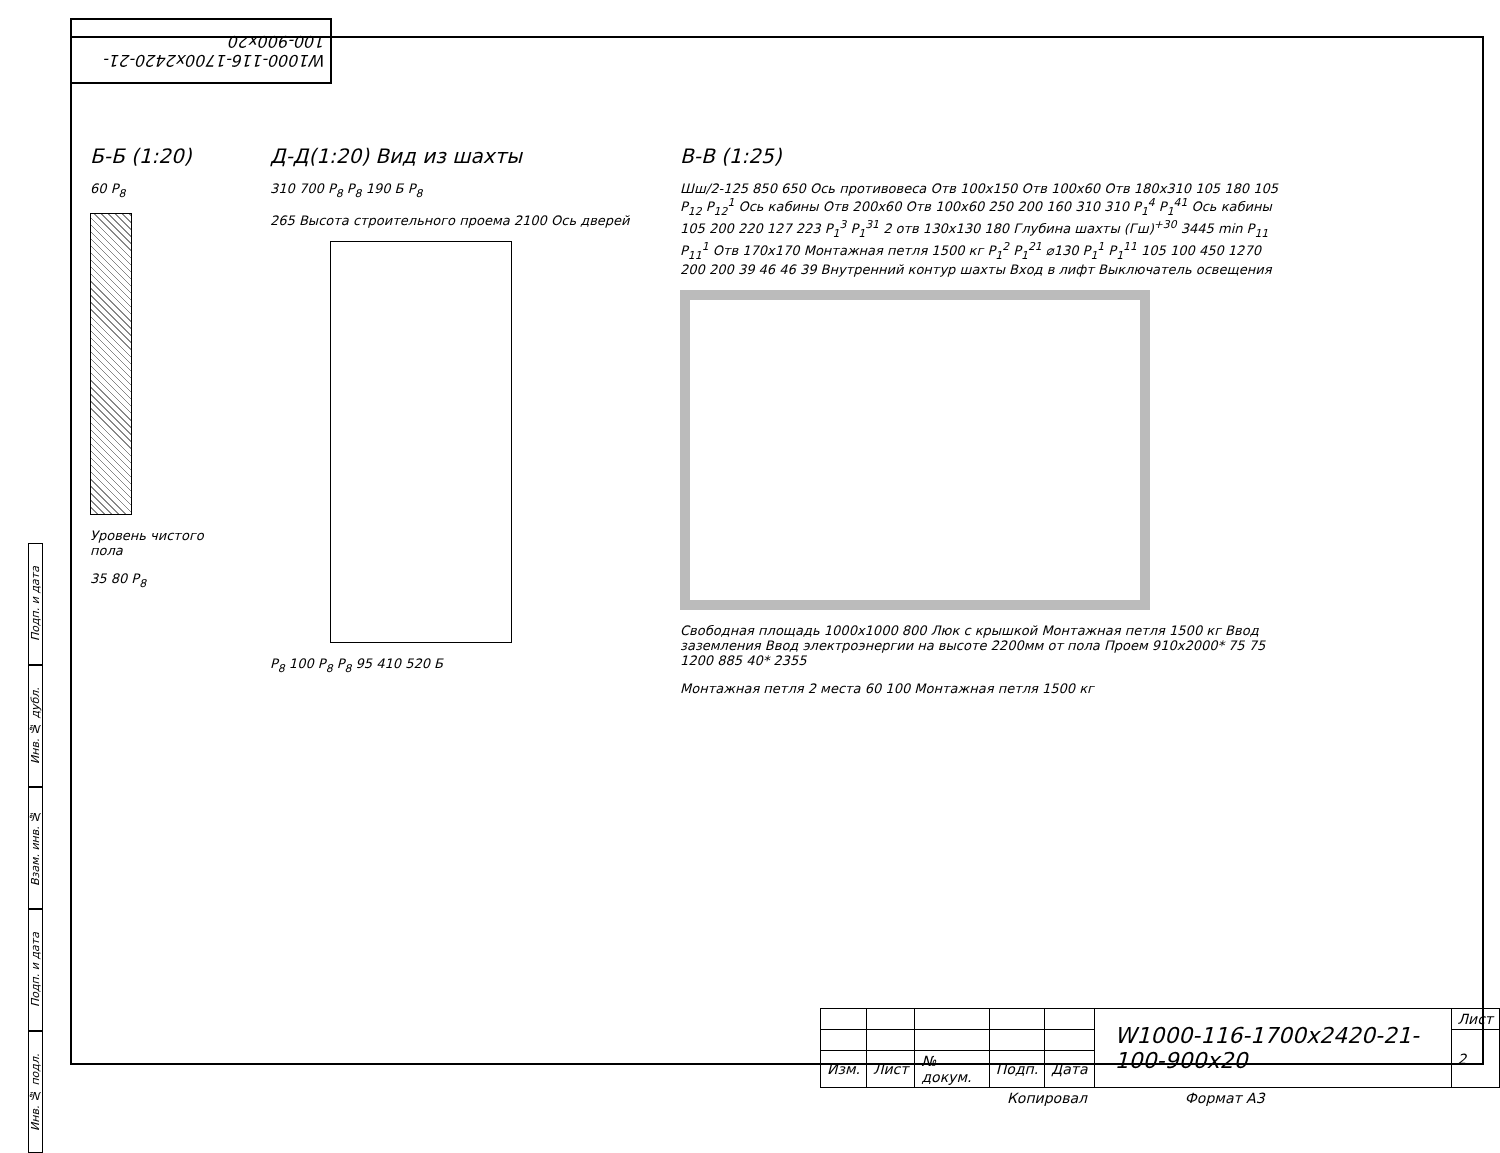W1000-116-1700x2420-21-100-900x20
Б-Б (1:20)
60 P<sub>8</sub>
Уровень чистого пола
35 80 P<sub>8</sub>
Д-Д(1:20) Вид из шахты
310 700 P<sub>8</sub> P<sub>8</sub> 190 Б P<sub>8</sub>
265 Высота строительного проема 2100 Ось дверей
P<sub>8</sub> 100 P<sub>8</sub> P<sub>8</sub> 95 410 520 Б
В-В (1:25)
Шш/2-125 850 650 Ось противовеса Отв 100x150 Отв 100x60 Отв 180x310 105 180 105 P<sub>12</sub> P<sub>12</sub><sup>1</sup> Ось кабины Отв 200x60 Отв 100x60 250 200 160 310 310 P<sub>1</sub><sup>4</sup> P<sub>1</sub><sup>41</sup> Ось кабины 105 200 220 127 223 P<sub>1</sub><sup>3</sup> P<sub>1</sub><sup>31</sup> 2 отв 130x130 180 Глубина шахты (Гш)<sup>+30</sup> 3445 min P<sub>11</sub> P<sub>11</sub><sup>1</sup> Отв 170x170 Монтажная петля 1500 кг P<sub>1</sub><sup>2</sup> P<sub>1</sub><sup>21</sup> ⌀130 P<sub>1</sub><sup>1</sup> P<sub>1</sub><sup>11</sup> 105 100 450 1270 200 200 39 46 46 39 Внутренний контур шахты Вход в лифт Выключатель освещения
Свободная площадь 1000x1000 800 Люк с крышкой Монтажная петля 1500 кг Ввод заземления Ввод электроэнергии на высоте 2200мм от пола Проем 910x2000* 75 75 1200 885 40* 2355
Монтажная петля 2 места 60 100 Монтажная петля 1500 кг
Подп. и дата
Инв. № дубл.
Взам. инв. №
Подп. и дата
Инв. № подл.
| | | | | | W1000-116-1700x2420-21-100-900x20 | Лист |
| | | | | | | 2 |
| Изм. | Лист | № докум. | Подп. | Дата | | |
| Копировал Формат А3 | | | | | | |